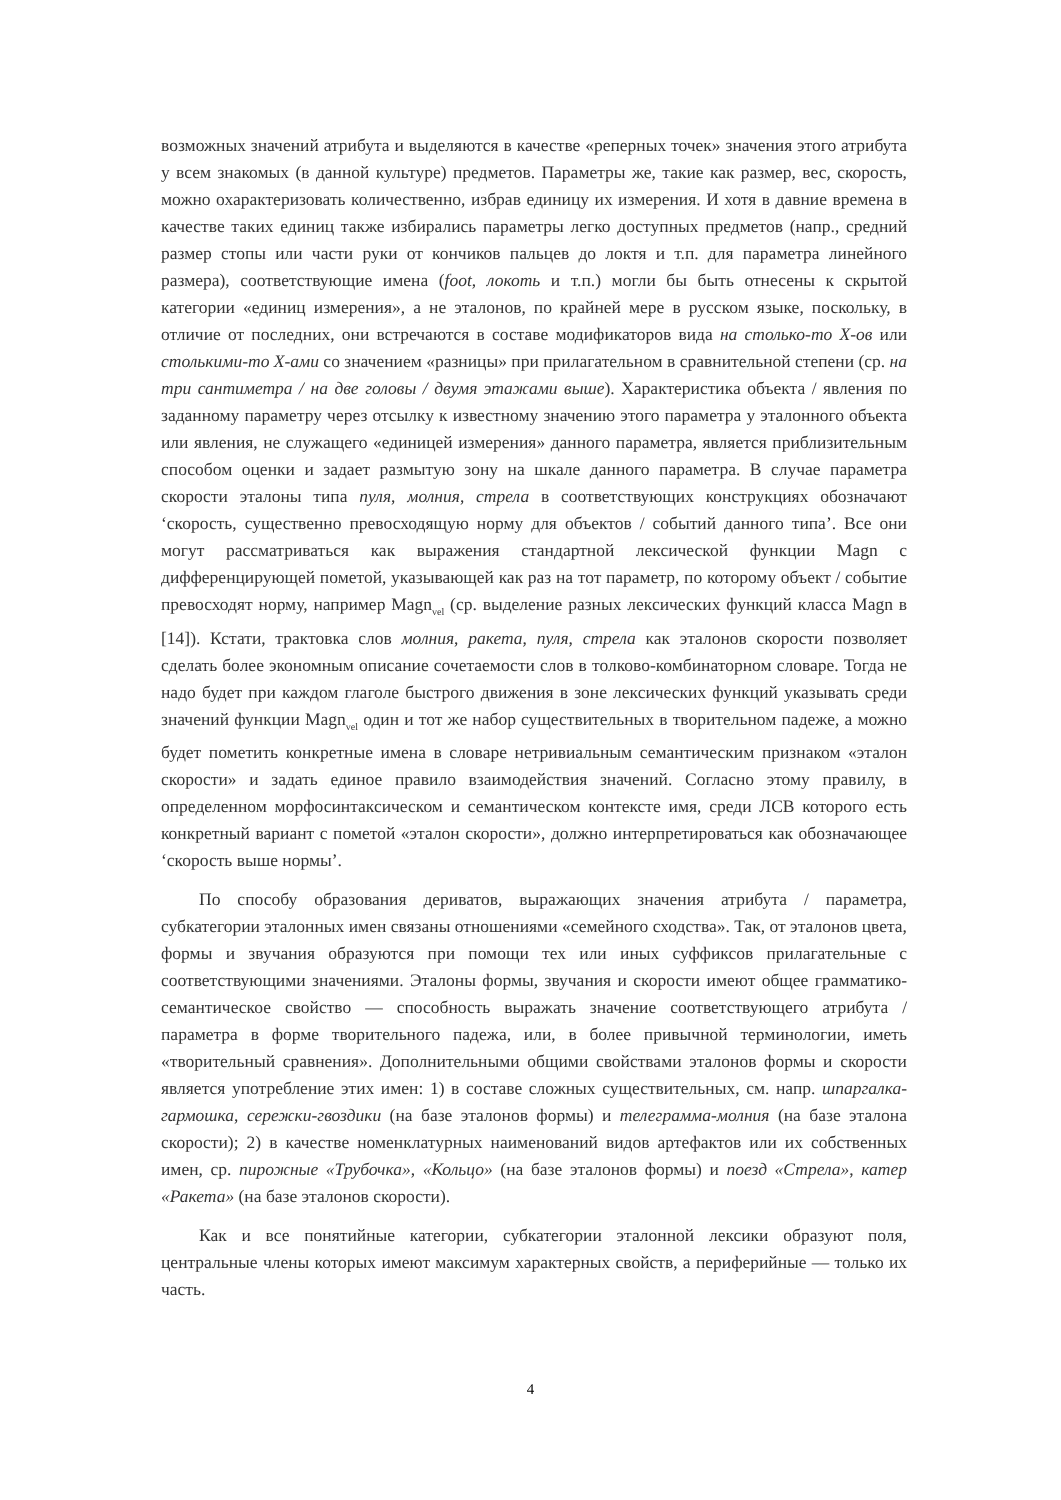возможных значений атрибута и выделяются в качестве «реперных точек» значения этого атрибута у всем знакомых (в данной культуре) предметов. Параметры же, такие как размер, вес, скорость, можно охарактеризовать количественно, избрав единицу их измерения. И хотя в давние времена в качестве таких единиц также избирались параметры легко доступных предметов (напр., средний размер стопы или части руки от кончиков пальцев до локтя и т.п. для параметра линейного размера), соответствующие имена (foot, локоть и т.п.) могли бы быть отнесены к скрытой категории «единиц измерения», а не эталонов, по крайней мере в русском языке, поскольку, в отличие от последних, они встречаются в составе модификаторов вида на столько-то X-ов или столькими-то X-ами со значением «разницы» при прилагательном в сравнительной степени (ср. на три сантиметра / на две головы / двумя этажами выше). Характеристика объекта / явления по заданному параметру через отсылку к известному значению этого параметра у эталонного объекта или явления, не служащего «единицей измерения» данного параметра, является приблизительным способом оценки и задает размытую зону на шкале данного параметра. В случае параметра скорости эталоны типа пуля, молния, стрела в соответствующих конструкциях обозначают ‘скорость, существенно превосходящую норму для объектов / событий данного типа’. Все они могут рассматриваться как выражения стандартной лексической функции Magn с дифференцирующей пометой, указывающей как раз на тот параметр, по которому объект / событие превосходят норму, например Magn<sub>vel</sub> (ср. выделение разных лексических функций класса Magn в [14]). Кстати, трактовка слов молния, ракета, пуля, стрела как эталонов скорости позволяет сделать более экономным описание сочетаемости слов в толково-комбинаторном словаре. Тогда не надо будет при каждом глаголе быстрого движения в зоне лексических функций указывать среди значений функции Magn<sub>vel</sub> один и тот же набор существительных в творительном падеже, а можно будет пометить конкретные имена в словаре нетривиальным семантическим признаком «эталон скорости» и задать единое правило взаимодействия значений. Согласно этому правилу, в определенном морфосинтаксическом и семантическом контексте имя, среди ЛСВ которого есть конкретный вариант с пометой «эталон скорости», должно интерпретироваться как обозначающее ‘скорость выше нормы’.
По способу образования дериватов, выражающих значения атрибута / параметра, субкатегории эталонных имен связаны отношениями «семейного сходства». Так, от эталонов цвета, формы и звучания образуются при помощи тех или иных суффиксов прилагательные с соответствующими значениями. Эталоны формы, звучания и скорости имеют общее грамматико-семантическое свойство — способность выражать значение соответствующего атрибута / параметра в форме творительного падежа, или, в более привычной терминологии, иметь «творительный сравнения». Дополнительными общими свойствами эталонов формы и скорости является употребление этих имен: 1) в составе сложных существительных, см. напр. шпаргалка-гармошка, сережки-гвоздики (на базе эталонов формы) и телеграмма-молния (на базе эталона скорости); 2) в качестве номенклатурных наименований видов артефактов или их собственных имен, ср. пирожные «Трубочка», «Кольцо» (на базе эталонов формы) и поезд «Стрела», катер «Ракета» (на базе эталонов скорости).
Как и все понятийные категории, субкатегории эталонной лексики образуют поля, центральные члены которых имеют максимум характерных свойств, а периферийные — только их часть.
4